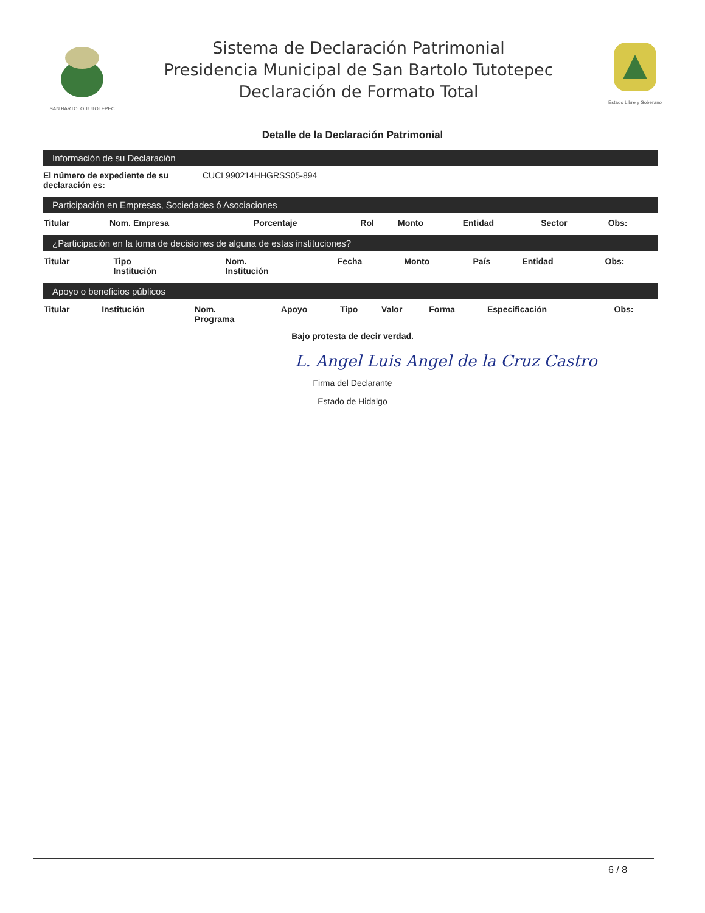SAN BARTOLO TUTOTEPEC
Sistema de Declaración Patrimonial
Presidencia Municipal de San Bartolo Tutotepec
Declaración de Formato Total
Estado Libre y Soberano
Detalle de la Declaración Patrimonial
Información de su Declaración
| El número de expediente de su declaración es: | CUCL990214HHGRSS05-894 |
Participación en Empresas, Sociedades ó Asociaciones
| Titular | Nom. Empresa | Porcentaje | Rol | Monto | Entidad | Sector | Obs: |
| --- | --- | --- | --- | --- | --- | --- | --- |
¿Participación en la toma de decisiones de alguna de estas instituciones?
| Titular | Tipo Institución | Nom. Institución | Fecha | Monto | País | Entidad | Obs: |
| --- | --- | --- | --- | --- | --- | --- | --- |
Apoyo o beneficios públicos
| Titular | Institución | Nom. Programa | Apoyo | Tipo | Valor | Forma | Especificación | Obs: |
| --- | --- | --- | --- | --- | --- | --- | --- | --- |
Bajo protesta de decir verdad.
L. Angel Luis Angel de la Cruz Castro
Firma del Declarante
Estado de Hidalgo
6 / 8